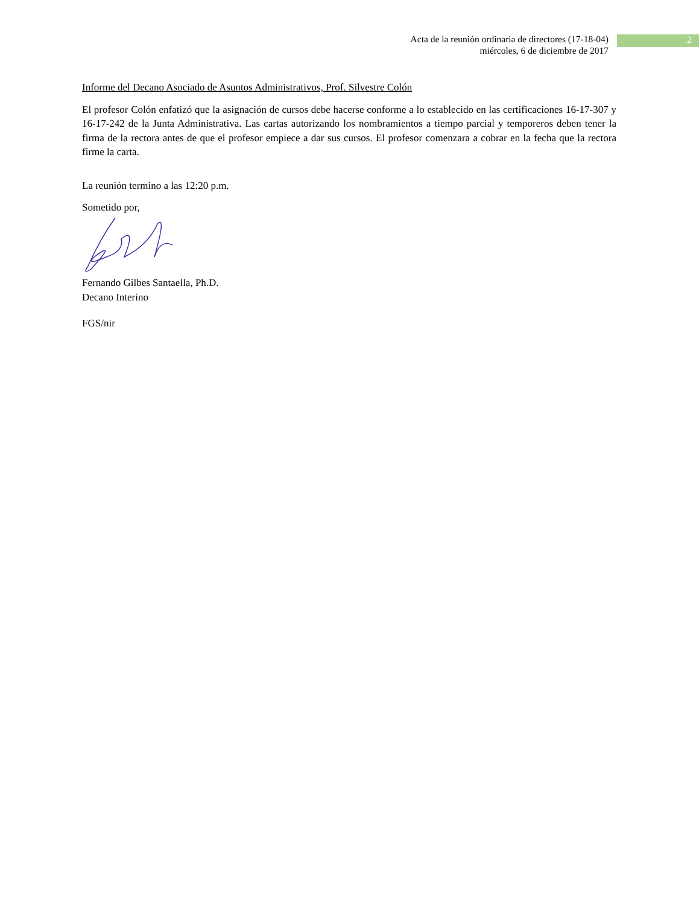Acta de la reunión ordinaria de directores (17-18-04)
miércoles, 6 de diciembre de 2017
2
Informe del Decano Asociado de Asuntos Administrativos, Prof. Silvestre Colón
El profesor Colón enfatizó que la asignación de cursos debe hacerse conforme a lo establecido en las certificaciones 16-17-307 y 16-17-242 de la Junta Administrativa. Las cartas autorizando los nombramientos a tiempo parcial y temporeros deben tener la firma de la rectora antes de que el profesor empiece a dar sus cursos. El profesor comenzara a cobrar en la fecha que la rectora firme la carta.
La reunión termino a las 12:20 p.m.
Sometido por,
Fernando Gilbes Santaella, Ph.D.
Decano Interino
FGS/nir